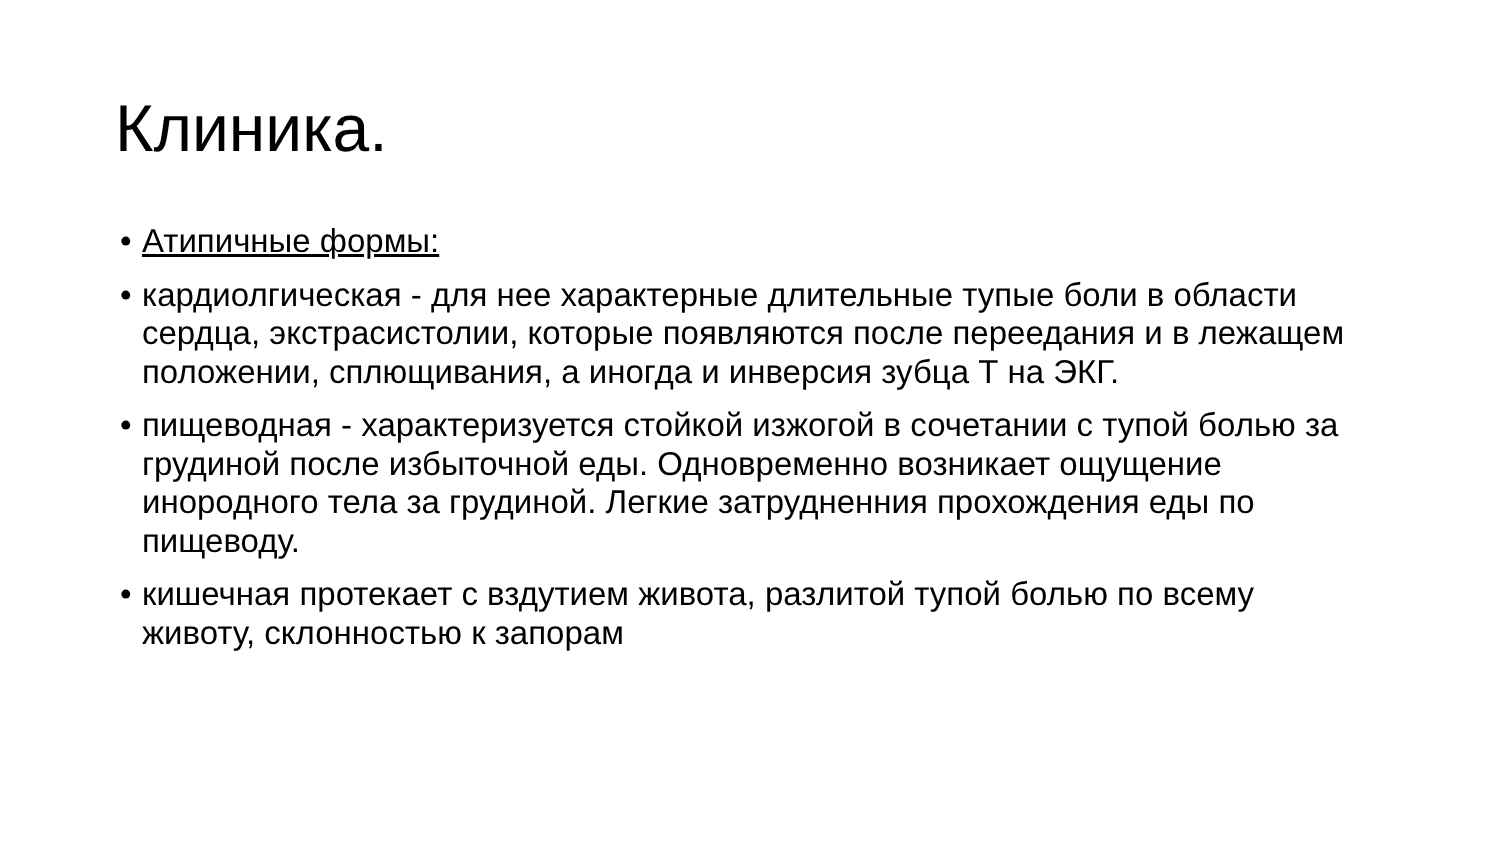Клиника.
• Атипичные формы:
• кардиолгическая - для нее характерные длительные тупые боли в области сердца, экстрасистолии, которые появляются после переедания и в лежащем положении, сплющивания, а иногда и инверсия зубца Т на ЭКГ.
• пищеводная - характеризуется стойкой изжогой в сочетании с тупой болью за грудиной после избыточной еды. Одновременно возникает ощущение инородного тела за грудиной. Легкие затрудненния прохождения еды по пищеводу.
• кишечная протекает с вздутием живота, разлитой тупой болью по всему животу, склонностью к запорам